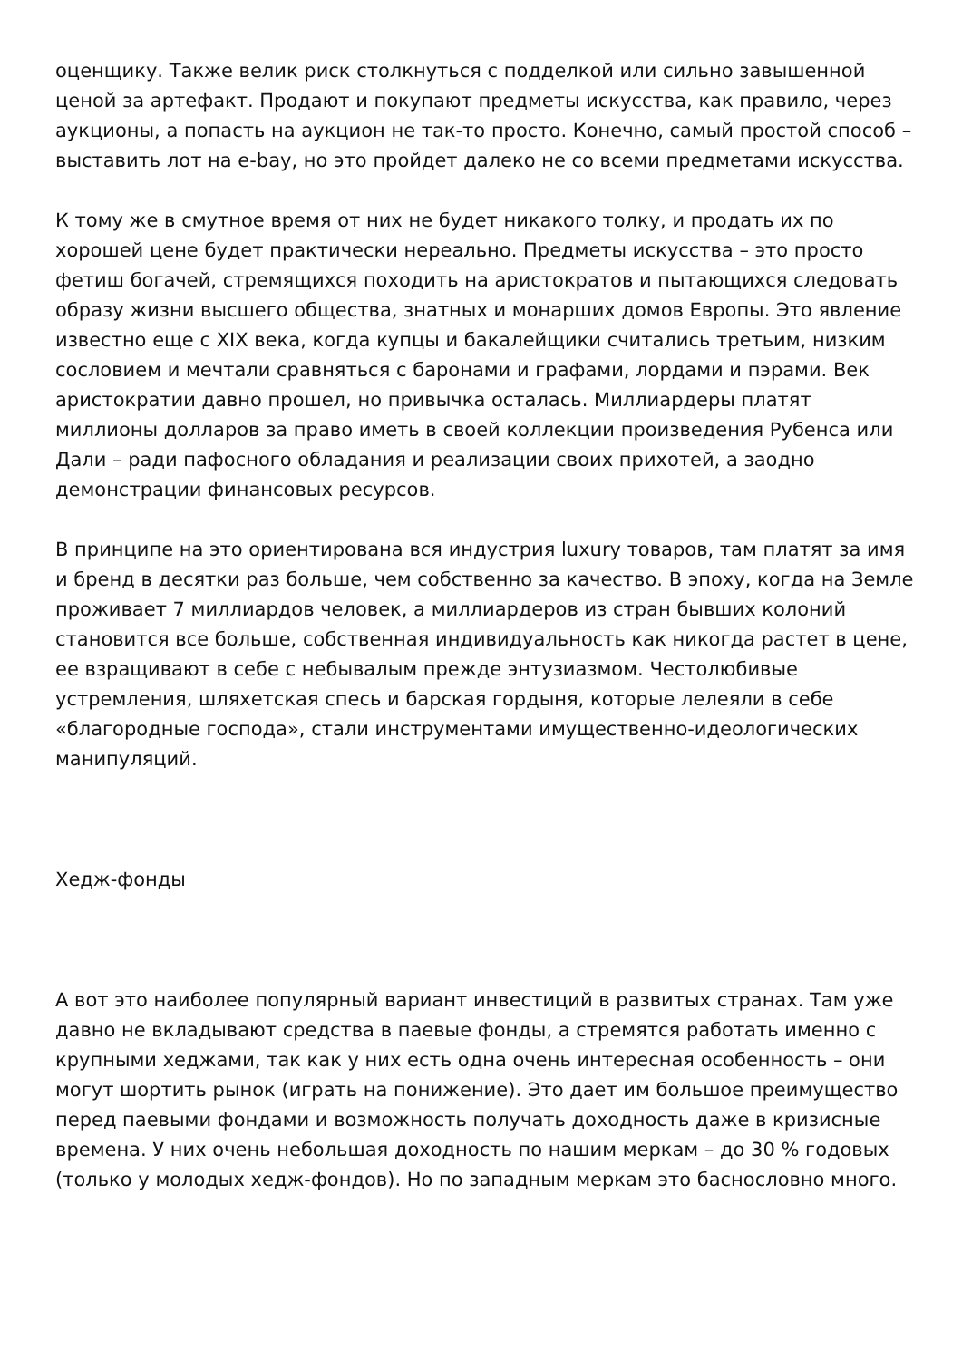оценщику. Также велик риск столкнуться с подделкой или сильно завышенной ценой за артефакт. Продают и покупают предметы искусства, как правило, через аукционы, а попасть на аукцион не так-то просто. Конечно, самый простой способ – выставить лот на e-bay, но это пройдет далеко не со всеми предметами искусства.
К тому же в смутное время от них не будет никакого толку, и продать их по хорошей цене будет практически нереально. Предметы искусства – это просто фетиш богачей, стремящихся походить на аристократов и пытающихся следовать образу жизни высшего общества, знатных и монарших домов Европы. Это явление известно еще с XIX века, когда купцы и бакалейщики считались третьим, низким сословием и мечтали сравняться с баронами и графами, лордами и пэрами. Век аристократии давно прошел, но привычка осталась. Миллиардеры платят миллионы долларов за право иметь в своей коллекции произведения Рубенса или Дали – ради пафосного обладания и реализации своих прихотей, а заодно демонстрации финансовых ресурсов.
В принципе на это ориентирована вся индустрия luxury товаров, там платят за имя и бренд в десятки раз больше, чем собственно за качество. В эпоху, когда на Земле проживает 7 миллиардов человек, а миллиардеров из стран бывших колоний становится все больше, собственная индивидуальность как никогда растет в цене, ее взращивают в себе с небывалым прежде энтузиазмом. Честолюбивые устремления, шляхетская спесь и барская гордыня, которые лелеяли в себе «благородные господа», стали инструментами имущественно-идеологических манипуляций.
Хедж-фонды
А вот это наиболее популярный вариант инвестиций в развитых странах. Там уже давно не вкладывают средства в паевые фонды, а стремятся работать именно с крупными хеджами, так как у них есть одна очень интересная особенность – они могут шортить рынок (играть на понижение). Это дает им большое преимущество перед паевыми фондами и возможность получать доходность даже в кризисные времена. У них очень небольшая доходность по нашим меркам – до 30 % годовых (только у молодых хедж-фондов). Но по западным меркам это баснословно много.